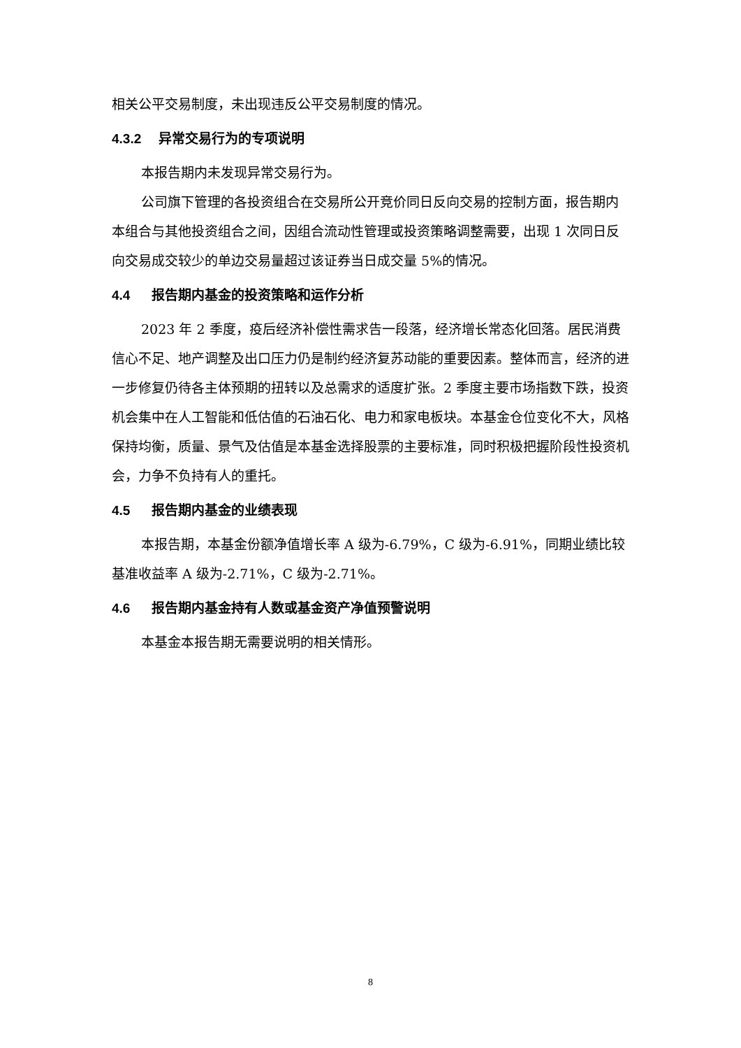相关公平交易制度，未出现违反公平交易制度的情况。
4.3.2 异常交易行为的专项说明
本报告期内未发现异常交易行为。
公司旗下管理的各投资组合在交易所公开竞价同日反向交易的控制方面，报告期内本组合与其他投资组合之间，因组合流动性管理或投资策略调整需要，出现 1 次同日反向交易成交较少的单边交易量超过该证券当日成交量 5%的情况。
4.4 报告期内基金的投资策略和运作分析
2023 年 2 季度，疫后经济补偿性需求告一段落，经济增长常态化回落。居民消费信心不足、地产调整及出口压力仍是制约经济复苏动能的重要因素。整体而言，经济的进一步修复仍待各主体预期的扭转以及总需求的适度扩张。2 季度主要市场指数下跌，投资机会集中在人工智能和低估值的石油石化、电力和家电板块。本基金仓位变化不大，风格保持均衡，质量、景气及估值是本基金选择股票的主要标准，同时积极把握阶段性投资机会，力争不负持有人的重托。
4.5 报告期内基金的业绩表现
本报告期，本基金份额净值增长率 A 级为-6.79%，C 级为-6.91%，同期业绩比较基准收益率 A 级为-2.71%，C 级为-2.71%。
4.6 报告期内基金持有人数或基金资产净值预警说明
本基金本报告期无需要说明的相关情形。
8